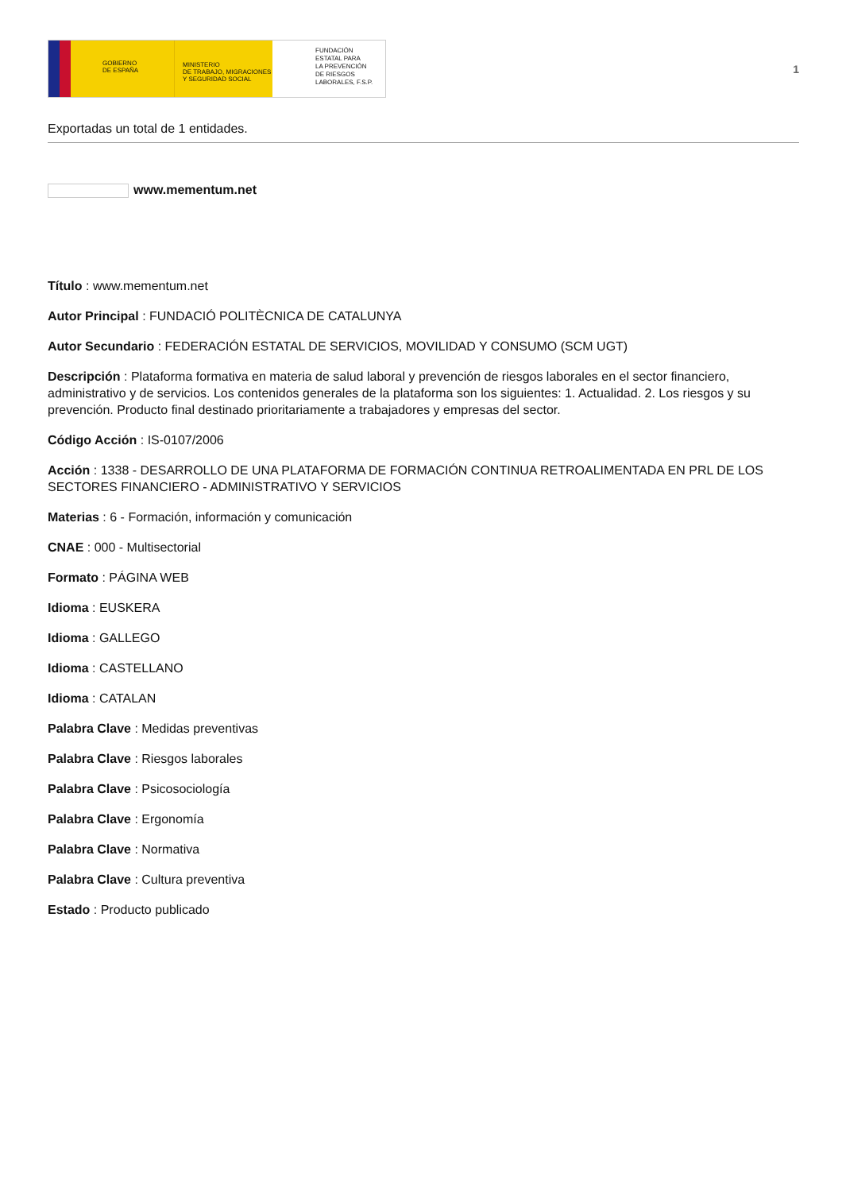GOBIERNO
DE ESPAÑA
MINISTERIO
DE TRABAJO, MIGRACIONES
Y SEGURIDAD SOCIAL
FUNDACIÓN
ESTATAL PARA
LA PREVENCIÓN
DE RIESGOS
LABORALES, F.S.P.
1
Exportadas un total de 1 entidades.
www.mementum.net
Título : www.mementum.net
Autor Principal : FUNDACIÓ POLITÈCNICA DE CATALUNYA
Autor Secundario : FEDERACIÓN ESTATAL DE SERVICIOS, MOVILIDAD Y CONSUMO (SCM UGT)
Descripción : Plataforma formativa en materia de salud laboral y prevención de riesgos laborales en el sector financiero, administrativo y de servicios. Los contenidos generales de la plataforma son los siguientes: 1. Actualidad. 2. Los riesgos y su prevención. Producto final destinado prioritariamente a trabajadores y empresas del sector.
Código Acción : IS-0107/2006
Acción : 1338 - DESARROLLO DE UNA PLATAFORMA DE FORMACIÓN CONTINUA RETROALIMENTADA EN PRL DE LOS SECTORES FINANCIERO - ADMINISTRATIVO Y SERVICIOS
Materias : 6 - Formación, información y comunicación
CNAE : 000 - Multisectorial
Formato : PÁGINA WEB
Idioma : EUSKERA
Idioma : GALLEGO
Idioma : CASTELLANO
Idioma : CATALAN
Palabra Clave : Medidas preventivas
Palabra Clave : Riesgos laborales
Palabra Clave : Psicosociología
Palabra Clave : Ergonomía
Palabra Clave : Normativa
Palabra Clave : Cultura preventiva
Estado : Producto publicado